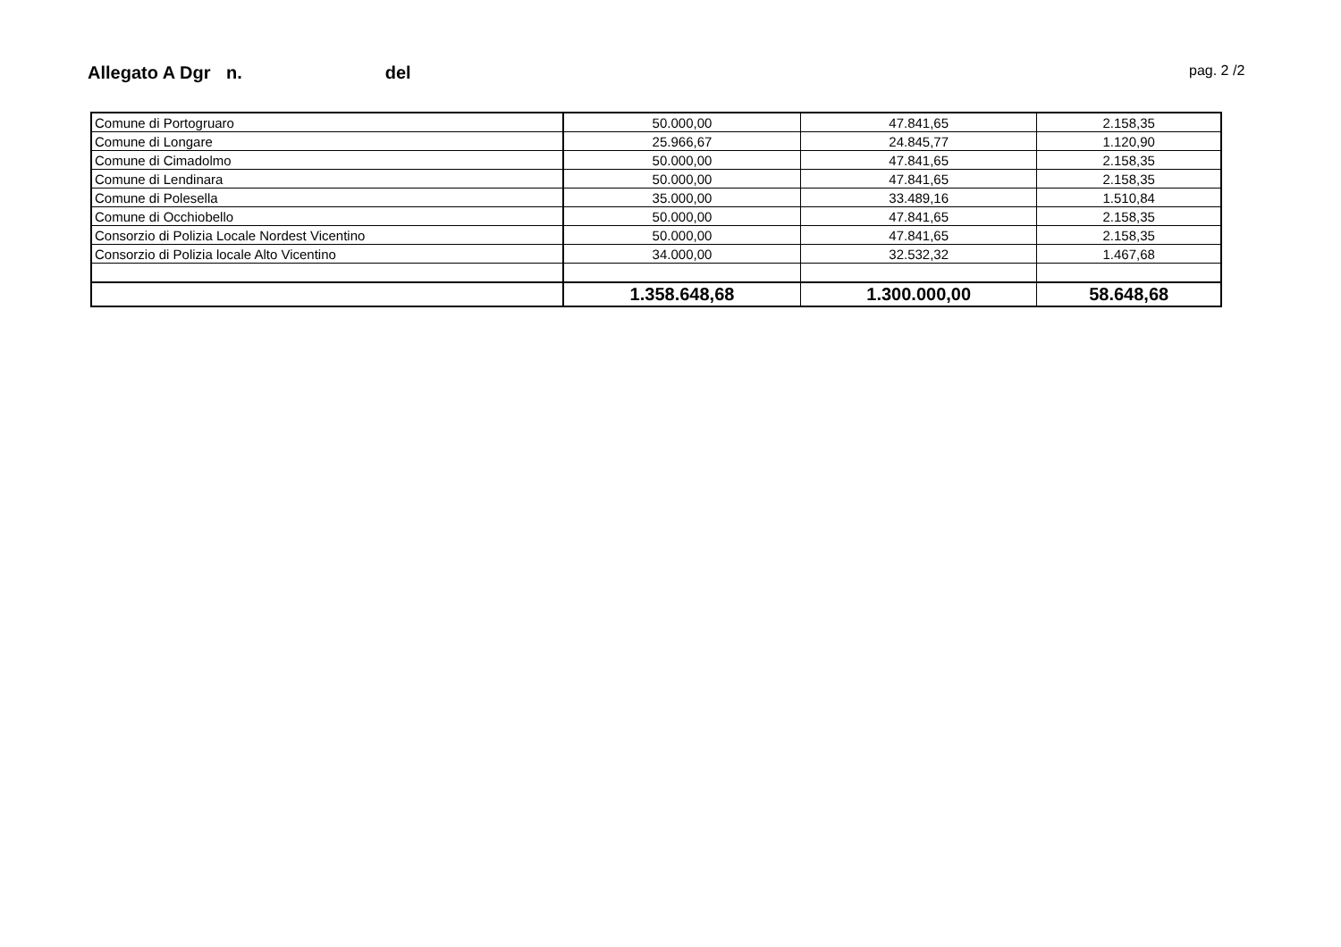Allegato A Dgr n. del pag. 2 /2
| Comune di Portogruaro | 50.000,00 | 47.841,65 | 2.158,35 |
| Comune di Longare | 25.966,67 | 24.845,77 | 1.120,90 |
| Comune di Cimadolmo | 50.000,00 | 47.841,65 | 2.158,35 |
| Comune di Lendinara | 50.000,00 | 47.841,65 | 2.158,35 |
| Comune di Polesella | 35.000,00 | 33.489,16 | 1.510,84 |
| Comune di Occhiobello | 50.000,00 | 47.841,65 | 2.158,35 |
| Consorzio di Polizia Locale Nordest Vicentino | 50.000,00 | 47.841,65 | 2.158,35 |
| Consorzio di Polizia locale Alto Vicentino | 34.000,00 | 32.532,32 | 1.467,68 |
| | 1.358.648,68 | 1.300.000,00 | 58.648,68 |